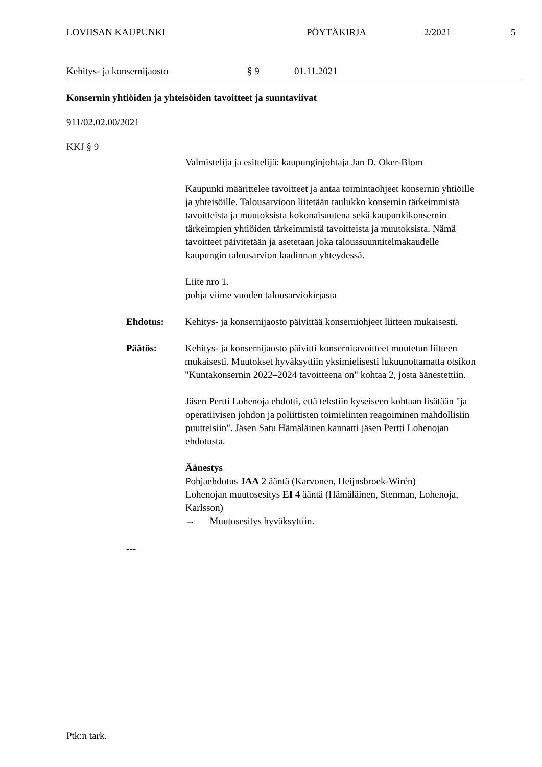LOVIISAN KAUPUNKI PÖYTÄKIRJA 2/2021 5
Kehitys- ja konsernijaosto § 9 01.11.2021
Konsernin yhtiöiden ja yhteisöiden tavoitteet ja suuntaviivat
911/02.02.00/2021
KKJ § 9
Valmistelija ja esittelijä: kaupunginjohtaja Jan D. Oker-Blom
Kaupunki määrittelee tavoitteet ja antaa toimintaohjeet konsernin yhtiöille ja yhteisöille. Talousarvioon liitetään taulukko konsernin tärkeimmistä tavoitteista ja muutoksista kokonaisuutena sekä kaupunkikonsernin tärkeimpien yhtiöiden tärkeimmistä tavoitteista ja muutoksista. Nämä tavoitteet päivitetään ja asetetaan joka taloussuunnitelmakaudelle kaupungin talousarvion laadinnan yhteydessä.
Liite nro 1.
pohja viime vuoden talousarviokirjasta
Ehdotus: Kehitys- ja konsernijaosto päivittää konserniohjeet liitteen mukaisesti.
Päätös: Kehitys- ja konsernijaosto päivitti konsernitavoitteet muutetun liitteen mukaisesti. Muutokset hyväksyttiin yksimielisesti lukuunottamatta otsikon "Kuntakonsernin 2022–2024 tavoitteena on" kohtaa 2, josta äänestettiin.
Jäsen Pertti Lohenoja ehdotti, että tekstiin kyseiseen kohtaan lisätään "ja operatiivisen johdon ja poliittisten toimielinten reagoiminen mahdollisiin puutteisiin". Jäsen Satu Hämäläinen kannatti jäsen Pertti Lohenojan ehdotusta.
Äänestys
Pohjaehdotus JAA 2 ääntä (Karvonen, Heijnsbroek-Wirén)
Lohenojan muutosesitys EI 4 ääntä (Hämäläinen, Stenman, Lohenoja, Karlsson)
→ Muutosesitys hyväksyttiin.
---
Ptk:n tark.